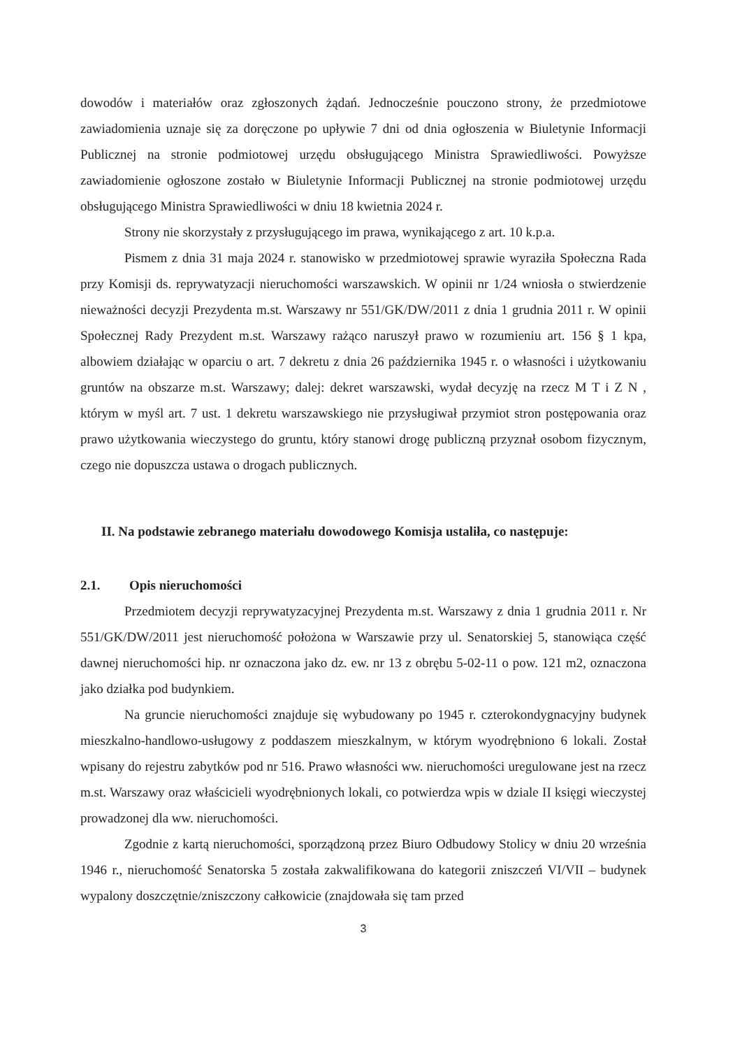dowodów i materiałów oraz zgłoszonych żądań. Jednocześnie pouczono strony, że przedmiotowe zawiadomienia uznaje się za doręczone po upływie 7 dni od dnia ogłoszenia w Biuletynie Informacji Publicznej na stronie podmiotowej urzędu obsługującego Ministra Sprawiedliwości. Powyższe zawiadomienie ogłoszone zostało w Biuletynie Informacji Publicznej na stronie podmiotowej urzędu obsługującego Ministra Sprawiedliwości w dniu 18 kwietnia 2024 r.
Strony nie skorzystały z przysługującego im prawa, wynikającego z art. 10 k.p.a.
Pismem z dnia 31 maja 2024 r. stanowisko w przedmiotowej sprawie wyraziła Społeczna Rada przy Komisji ds. reprywatyzacji nieruchomości warszawskich. W opinii nr 1/24 wniosła o stwierdzenie nieważności decyzji Prezydenta m.st. Warszawy nr 551/GK/DW/2011 z dnia 1 grudnia 2011 r. W opinii Społecznej Rady Prezydent m.st. Warszawy rażąco naruszył prawo w rozumieniu art. 156 § 1 kpa, albowiem działając w oparciu o art. 7 dekretu z dnia 26 października 1945 r. o własności i użytkowaniu gruntów na obszarze m.st. Warszawy; dalej: dekret warszawski, wydał decyzję na rzecz M T i Z N , którym w myśl art. 7 ust. 1 dekretu warszawskiego nie przysługiwał przymiot stron postępowania oraz prawo użytkowania wieczystego do gruntu, który stanowi drogę publiczną przyznał osobom fizycznym, czego nie dopuszcza ustawa o drogach publicznych.
II. Na podstawie zebranego materiału dowodowego Komisja ustaliła, co następuje:
2.1. Opis nieruchomości
Przedmiotem decyzji reprywatyzacyjnej Prezydenta m.st. Warszawy z dnia 1 grudnia 2011 r. Nr 551/GK/DW/2011 jest nieruchomość położona w Warszawie przy ul. Senatorskiej 5, stanowiąca część dawnej nieruchomości hip. nr oznaczona jako dz. ew. nr 13 z obrębu 5-02-11 o pow. 121 m2, oznaczona jako działka pod budynkiem.
Na gruncie nieruchomości znajduje się wybudowany po 1945 r. czterokondygnacyjny budynek mieszkalno-handlowo-usługowy z poddaszem mieszkalnym, w którym wyodrębniono 6 lokali. Został wpisany do rejestru zabytków pod nr 516. Prawo własności ww. nieruchomości uregulowane jest na rzecz m.st. Warszawy oraz właścicieli wyodrębnionych lokali, co potwierdza wpis w dziale II księgi wieczystej prowadzonej dla ww. nieruchomości.
Zgodnie z kartą nieruchomości, sporządzoną przez Biuro Odbudowy Stolicy w dniu 20 września 1946 r., nieruchomość Senatorska 5 została zakwalifikowana do kategorii zniszczeń VI/VII – budynek wypalony doszczętnie/zniszczony całkowicie (znajdowała się tam przed
3